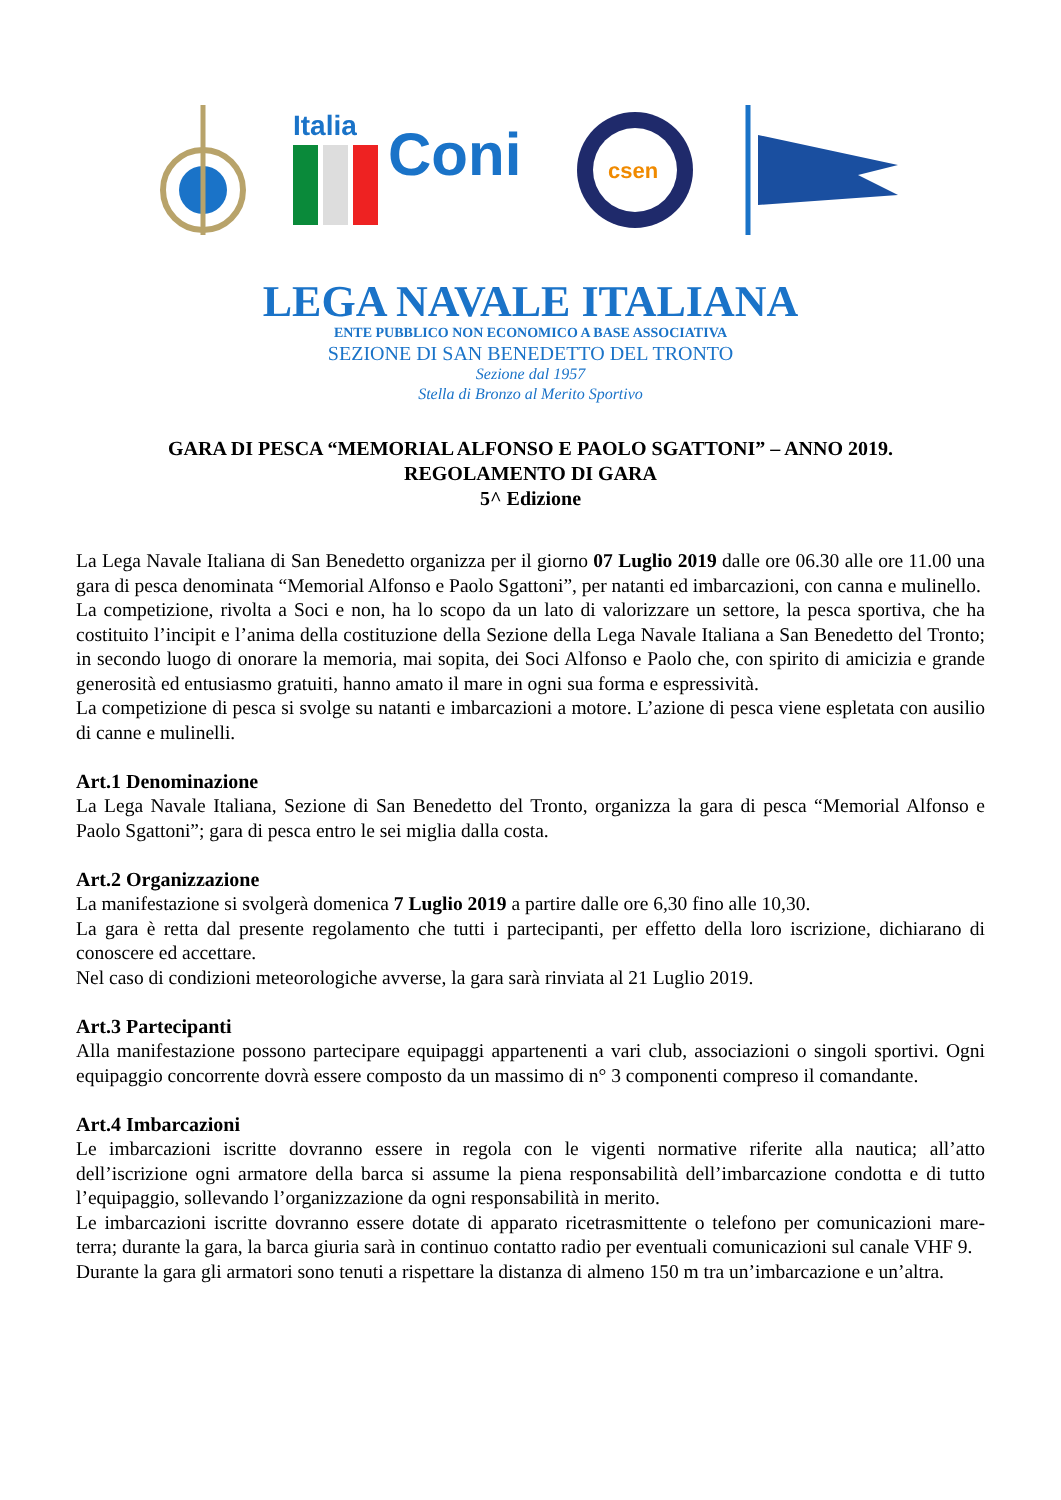Italia
Coni
csen
LEGA NAVALE ITALIANA
ENTE PUBBLICO NON ECONOMICO A BASE ASSOCIATIVA
SEZIONE DI SAN BENEDETTO DEL TRONTO
Sezione dal 1957
Stella di Bronzo al Merito Sportivo
GARA DI PESCA “MEMORIAL ALFONSO E PAOLO SGATTONI” – ANNO 2019.
REGOLAMENTO DI GARA
5^ Edizione
La Lega Navale Italiana di San Benedetto organizza per il giorno 07 Luglio 2019 dalle ore 06.30 alle ore 11.00 una gara di pesca denominata “Memorial Alfonso e Paolo Sgattoni”, per natanti ed imbarcazioni, con canna e mulinello.
La competizione, rivolta a Soci e non, ha lo scopo da un lato di valorizzare un settore, la pesca sportiva, che ha costituito l’incipit e l’anima della costituzione della Sezione della Lega Navale Italiana a San Benedetto del Tronto; in secondo luogo di onorare la memoria, mai sopita, dei Soci Alfonso e Paolo che, con spirito di amicizia e grande generosità ed entusiasmo gratuiti, hanno amato il mare in ogni sua forma e espressività.
La competizione di pesca si svolge su natanti e imbarcazioni a motore. L’azione di pesca viene espletata con ausilio di canne e mulinelli.
Art.1 Denominazione
La Lega Navale Italiana, Sezione di San Benedetto del Tronto, organizza la gara di pesca “Memorial Alfonso e Paolo Sgattoni”; gara di pesca entro le sei miglia dalla costa.
Art.2 Organizzazione
La manifestazione si svolgerà domenica 7 Luglio 2019 a partire dalle ore 6,30 fino alle 10,30.
La gara è retta dal presente regolamento che tutti i partecipanti, per effetto della loro iscrizione, dichiarano di conoscere ed accettare.
Nel caso di condizioni meteorologiche avverse, la gara sarà rinviata al 21 Luglio 2019.
Art.3 Partecipanti
Alla manifestazione possono partecipare equipaggi appartenenti a vari club, associazioni o singoli sportivi. Ogni equipaggio concorrente dovrà essere composto da un massimo di n° 3 componenti compreso il comandante.
Art.4 Imbarcazioni
Le imbarcazioni iscritte dovranno essere in regola con le vigenti normative riferite alla nautica; all’atto dell’iscrizione ogni armatore della barca si assume la piena responsabilità dell’imbarcazione condotta e di tutto l’equipaggio, sollevando l’organizzazione da ogni responsabilità in merito.
Le imbarcazioni iscritte dovranno essere dotate di apparato ricetrasmittente o telefono per comunicazioni mare-terra; durante la gara, la barca giuria sarà in continuo contatto radio per eventuali comunicazioni sul canale VHF 9.
Durante la gara gli armatori sono tenuti a rispettare la distanza di almeno 150 m tra un’imbarcazione e un’altra.